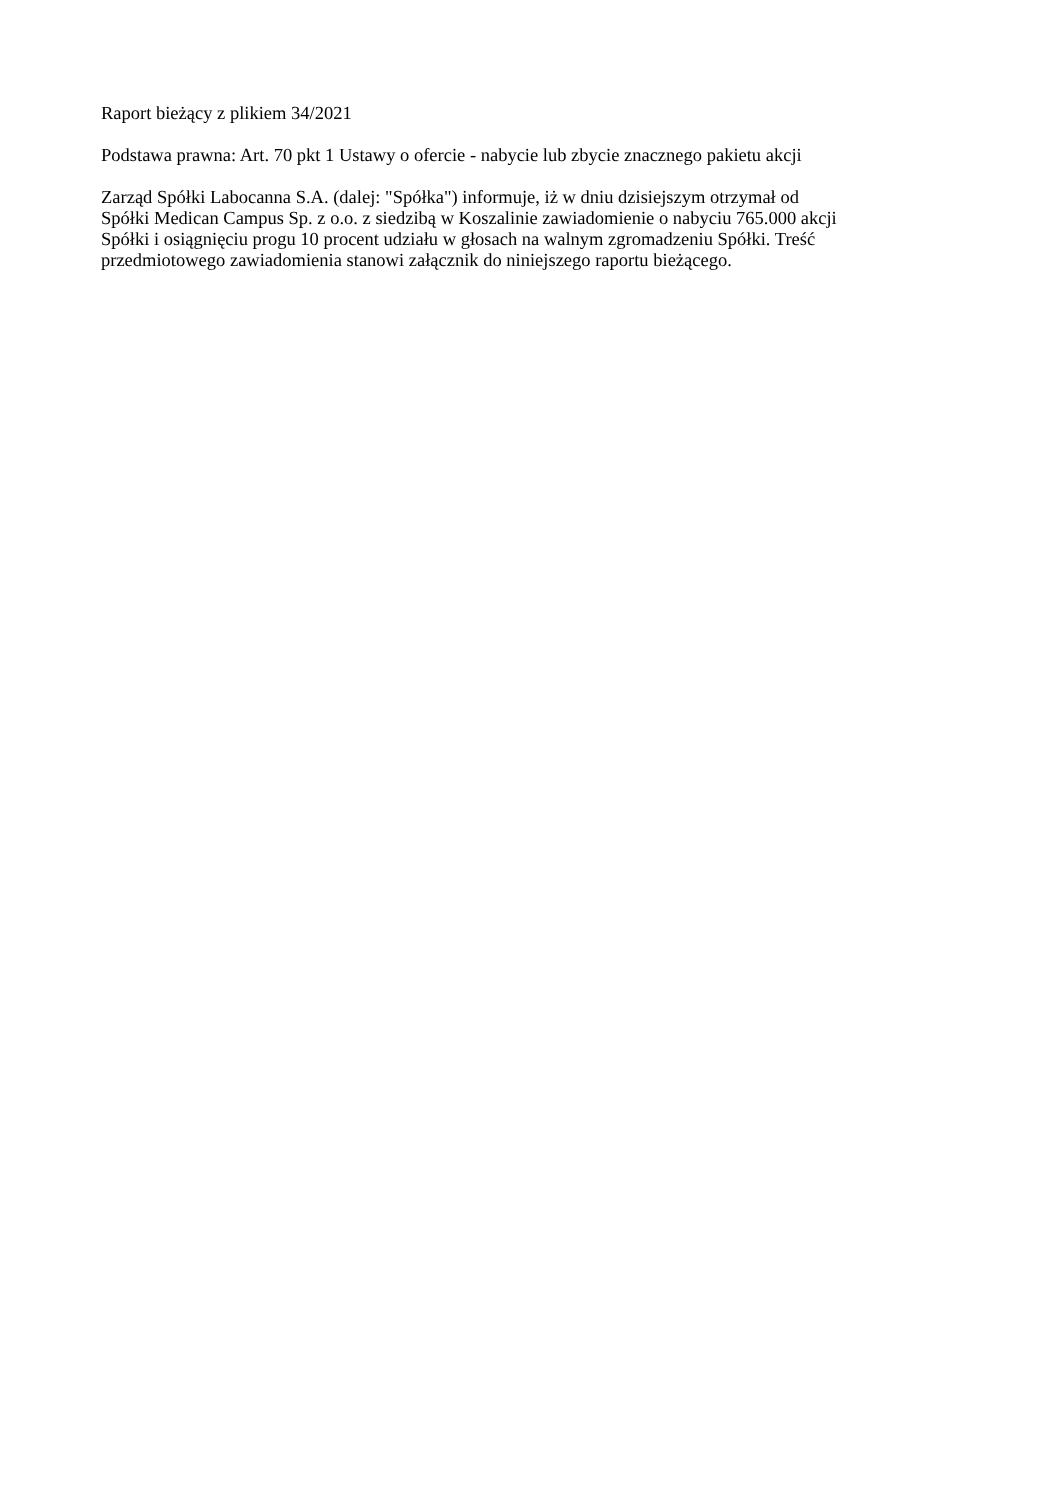Raport bieżący z plikiem 34/2021
Podstawa prawna: Art. 70 pkt 1 Ustawy o ofercie - nabycie lub zbycie znacznego pakietu akcji
Zarząd Spółki Labocanna S.A. (dalej: "Spółka") informuje, iż w dniu dzisiejszym otrzymał od
Spółki Medican Campus Sp. z o.o. z siedzibą w Koszalinie zawiadomienie o nabyciu 765.000 akcji
Spółki i osiągnięciu progu 10 procent udziału w głosach na walnym zgromadzeniu Spółki. Treść
przedmiotowego zawiadomienia stanowi załącznik do niniejszego raportu bieżącego.